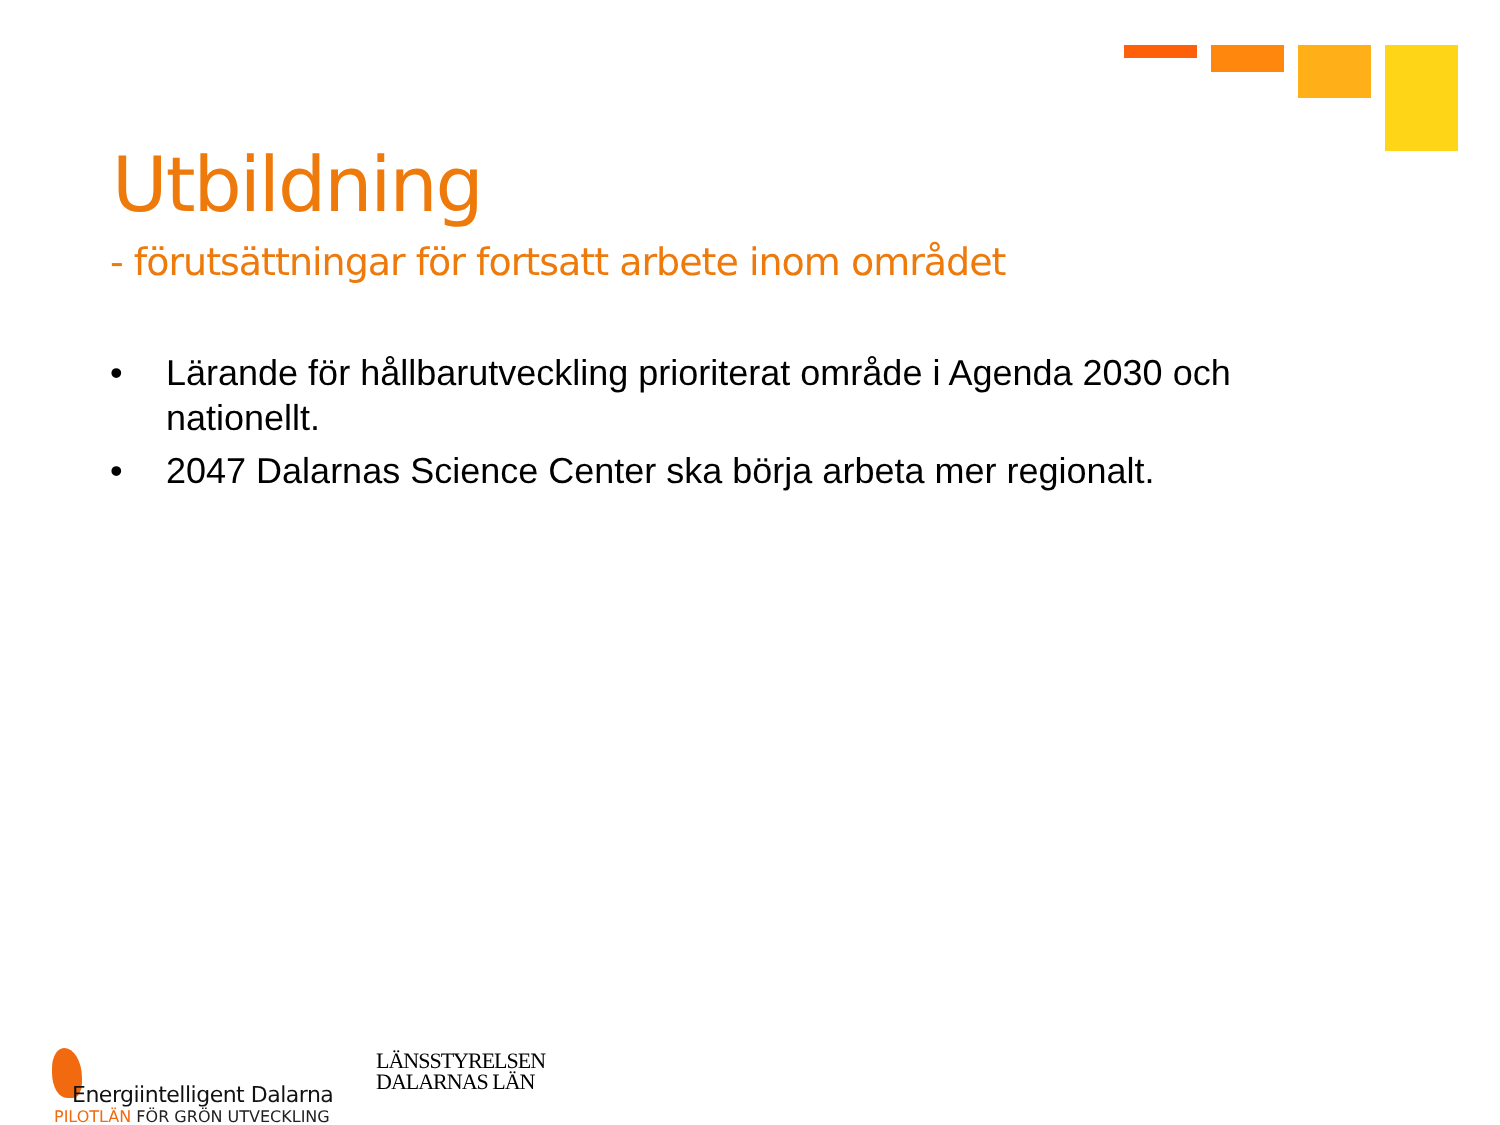Utbildning
- förutsättningar för fortsatt arbete inom området
• Lärande för hållbarutveckling prioriterat område i Agenda 2030 och nationellt.
• 2047 Dalarnas Science Center ska börja arbeta mer regionalt.
Energiintelligent Dalarna
PILOTLÄN FÖR GRÖN UTVECKLING
LÄNSSTYRELSEN
DALARNAS LÄN